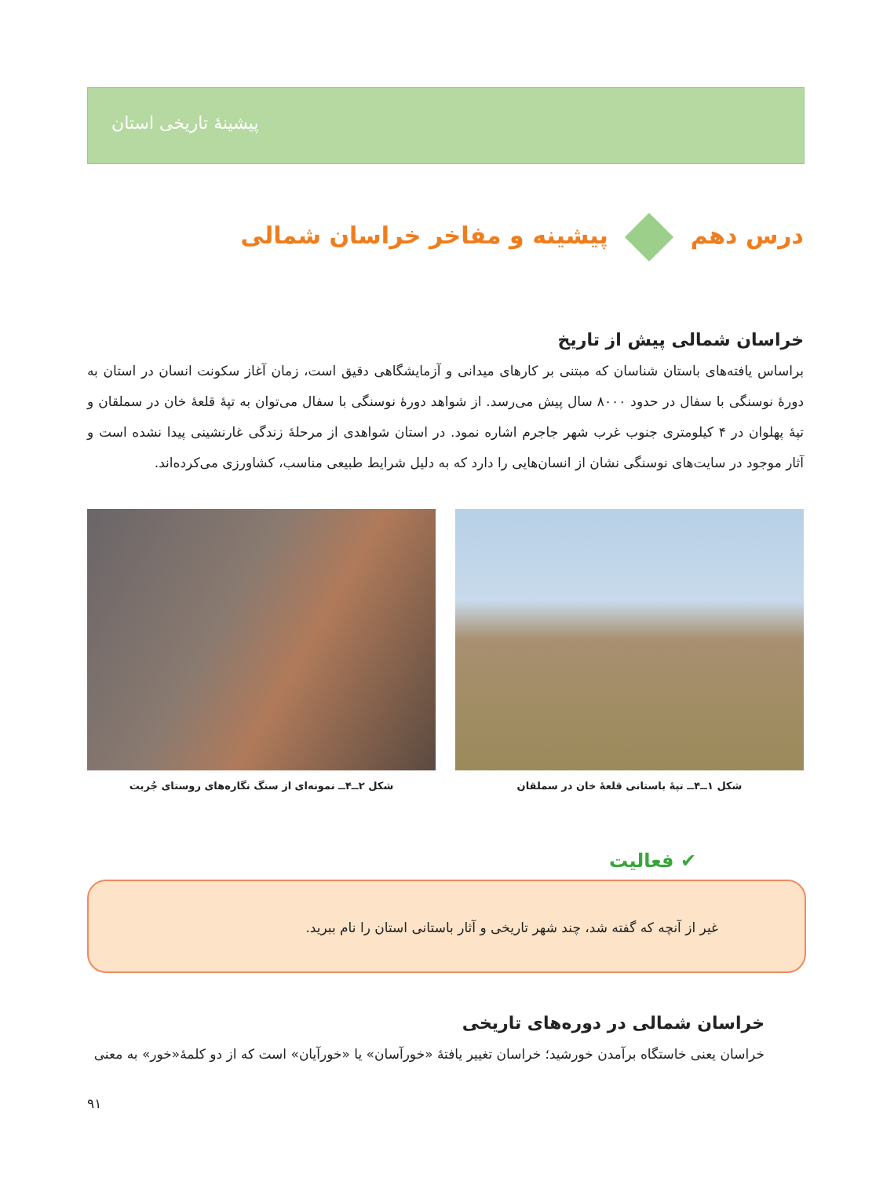پیشینهٔ تاریخی استان
درس دهم پیشینه و مفاخر خراسان شمالی
خراسان شمالی پیش از تاریخ
براساس یافته‌های باستان شناسان که مبتنی بر کارهای میدانی و آزمایشگاهی دقیق است، زمان آغاز سکونت انسان در استان به دورهٔ نوسنگی با سفال در حدود ۸۰۰۰ سال پیش می‌رسد. از شواهد دورهٔ نوسنگی با سفال می‌توان به تپهٔ قلعهٔ خان در سملقان و تپهٔ پهلوان در ۴ کیلومتری جنوب غرب شهر جاجرم اشاره نمود. در استان شواهدی از مرحلهٔ زندگی غارنشینی پیدا نشده است و آثار موجود در سایت‌های نوسنگی نشان از انسان‌هایی را دارد که به دلیل شرایط طبیعی مناسب، کشاورزی می‌کرده‌اند.
شکل ۱ــ۴ــ تپهٔ باستانی قلعهٔ خان در سملقان شکل ۲ــ۴ــ نمونه‌ای از سنگ نگاره‌های روستای جُربت
✔ فعالیت
غیر از آنچه که گفته شد، چند شهر تاریخی و آثار باستانی استان را نام ببرید.
خراسان شمالی در دوره‌های تاریخی
خراسان یعنی خاستگاه برآمدن خورشید؛ خراسان تغییر یافتهٔ «خورآسان» یا «خورآیان» است که از دو کلمهٔ«خور» به معنی
۹۱